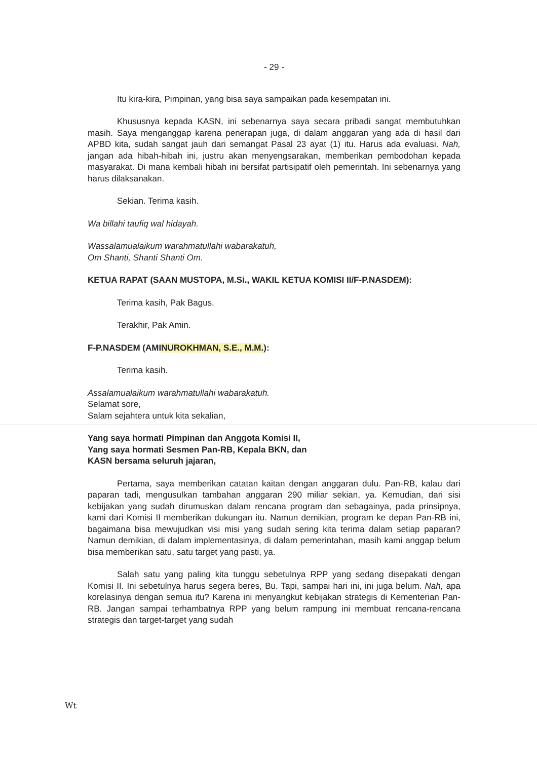- 29 -
Itu kira-kira, Pimpinan, yang bisa saya sampaikan pada kesempatan ini.
Khususnya kepada KASN, ini sebenarnya saya secara pribadi sangat membutuhkan masih. Saya menganggap karena penerapan juga, di dalam anggaran yang ada di hasil dari APBD kita, sudah sangat jauh dari semangat Pasal 23 ayat (1) itu. Harus ada evaluasi. Nah, jangan ada hibah-hibah ini, justru akan menyengsarakan, memberikan pembodohan kepada masyarakat. Di mana kembali hibah ini bersifat partisipatif oleh pemerintah. Ini sebenarnya yang harus dilaksanakan.
Sekian. Terima kasih.
Wa billahi taufiq wal hidayah.
Wassalamualaikum warahmatullahi wabarakatuh,
Om Shanti, Shanti Shanti Om.
KETUA RAPAT (SAAN MUSTOPA, M.Si., WAKIL KETUA KOMISI II/F-P.NASDEM):
Terima kasih, Pak Bagus.
Terakhir, Pak Amin.
F-P.NASDEM (AMINUROKHMAN, S.E., M.M.):
Terima kasih.
Assalamualaikum warahmatullahi wabarakatuh.
Selamat sore,
Salam sejahtera untuk kita sekalian,
Yang saya hormati Pimpinan dan Anggota Komisi II,
Yang saya hormati Sesmen Pan-RB, Kepala BKN, dan
KASN bersama seluruh jajaran,
Pertama, saya memberikan catatan kaitan dengan anggaran dulu. Pan-RB, kalau dari paparan tadi, mengusulkan tambahan anggaran 290 miliar sekian, ya. Kemudian, dari sisi kebijakan yang sudah dirumuskan dalam rencana program dan sebagainya, pada prinsipnya, kami dari Komisi II memberikan dukungan itu. Namun demikian, program ke depan Pan-RB ini, bagaimana bisa mewujudkan visi misi yang sudah sering kita terima dalam setiap paparan? Namun demikian, di dalam implementasinya, di dalam pemerintahan, masih kami anggap belum bisa memberikan satu, satu target yang pasti, ya.
Salah satu yang paling kita tunggu sebetulnya RPP yang sedang disepakati dengan Komisi II. Ini sebetulnya harus segera beres, Bu. Tapi, sampai hari ini, ini juga belum. Nah, apa korelasinya dengan semua itu? Karena ini menyangkut kebijakan strategis di Kementerian Pan-RB. Jangan sampai terhambatnya RPP yang belum rampung ini membuat rencana-rencana strategis dan target-target yang sudah
Wt